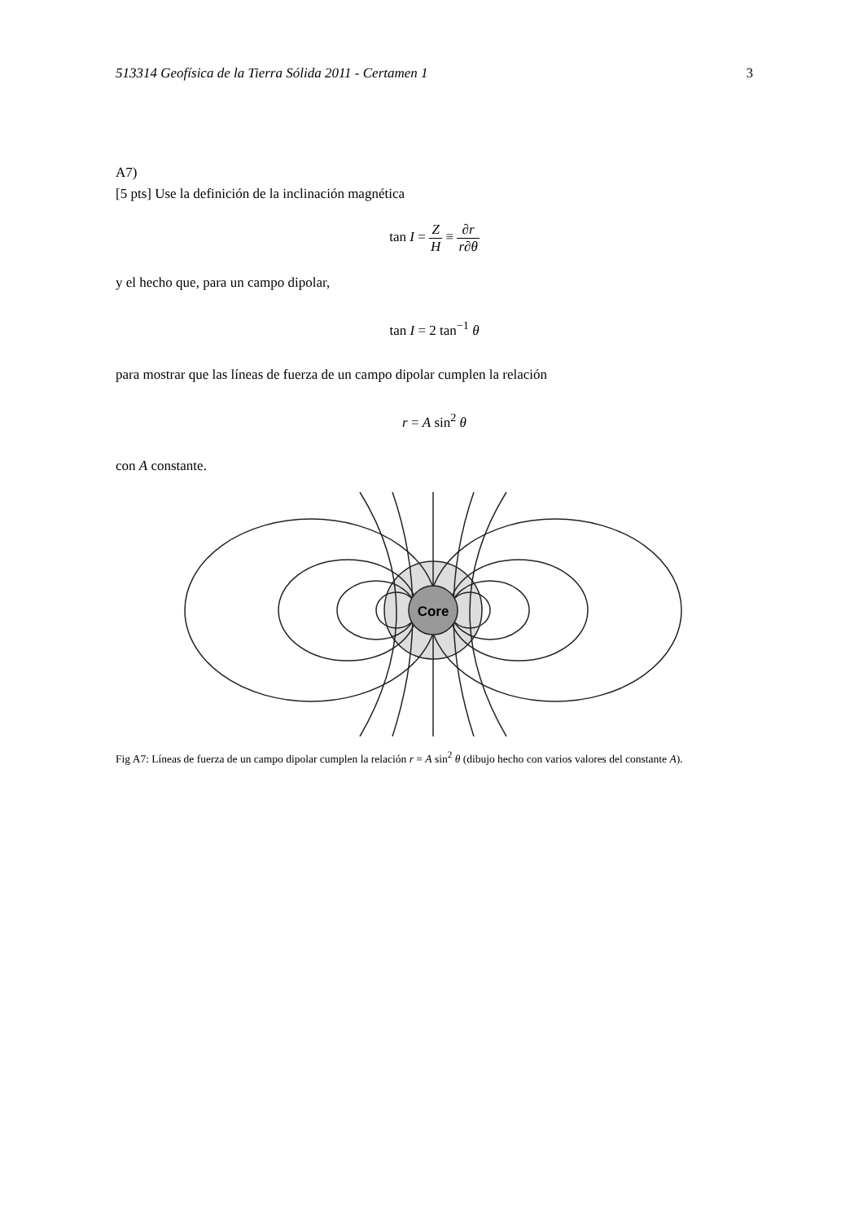513314 Geofísica de la Tierra Sólida 2011 - Certamen 1 3
A7)
[5 pts] Use la definición de la inclinación magnética
tan I = Z H ≡ ∂r r∂θ
y el hecho que, para un campo dipolar,
tan I = 2 tan<sup>−1</sup> θ
para mostrar que las líneas de fuerza de un campo dipolar cumplen la relación
r = A sin<sup>2</sup> θ
con A constante.
Core
Fig A7: Líneas de fuerza de un campo dipolar cumplen la relación r = A sin<sup>2</sup> θ (dibujo hecho con varios valores del constante A).